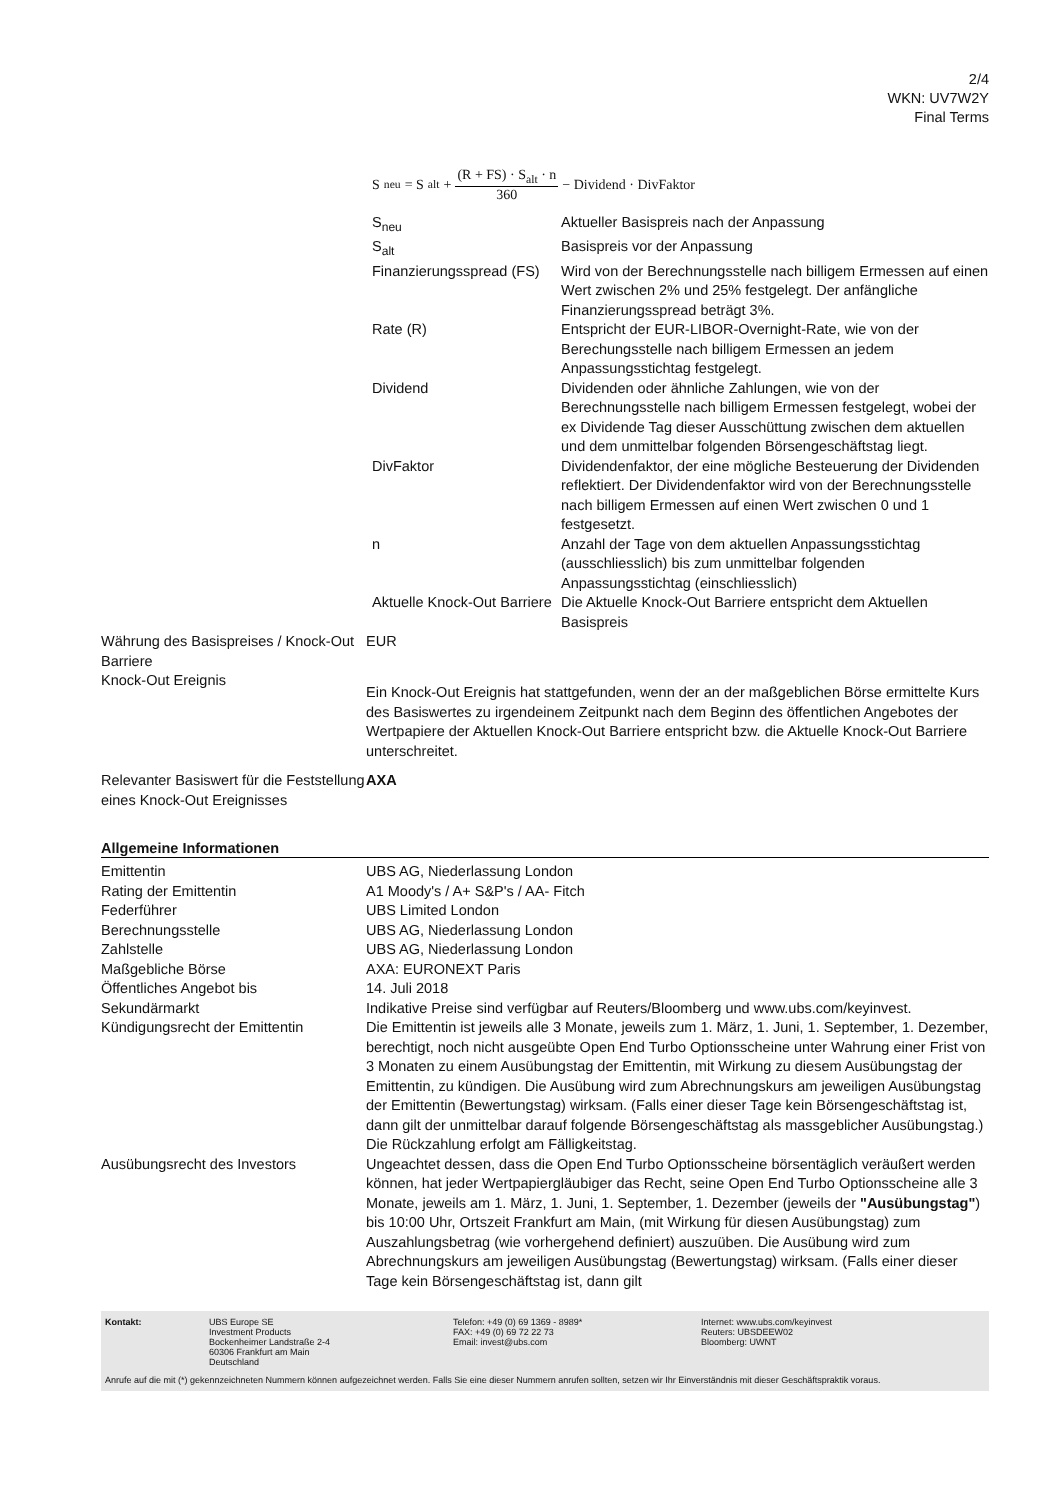2/4
WKN: UV7W2Y
Final Terms
S<sub>neu</sub> = S<sub>alt</sub> + (R + FS) · S<sub>alt</sub> · n 360 − Dividend · DivFaktor
| S<sub>neu</sub> | Aktueller Basispreis nach der Anpassung |
| S<sub>alt</sub> | Basispreis vor der Anpassung |
| Finanzierungsspread (FS) | Wird von der Berechnungsstelle nach billigem Ermessen auf einen Wert zwischen 2% und 25% festgelegt. Der anfängliche Finanzierungsspread beträgt 3%. |
| Rate (R) | Entspricht der EUR-LIBOR-Overnight-Rate, wie von der Berechungsstelle nach billigem Ermessen an jedem Anpassungsstichtag festgelegt. |
| Dividend | Dividenden oder ähnliche Zahlungen, wie von der Berechnungsstelle nach billigem Ermessen festgelegt, wobei der ex Dividende Tag dieser Ausschüttung zwischen dem aktuellen und dem unmittelbar folgenden Börsengeschäftstag liegt. |
| DivFaktor | Dividendenfaktor, der eine mögliche Besteuerung der Dividenden reflektiert. Der Dividendenfaktor wird von der Berechnungsstelle nach billigem Ermessen auf einen Wert zwischen 0 und 1 festgesetzt. |
| n | Anzahl der Tage von dem aktuellen Anpassungsstichtag (ausschliesslich) bis zum unmittelbar folgenden Anpassungsstichtag (einschliesslich) |
| Aktuelle Knock-Out Barriere | Die Aktuelle Knock-Out Barriere entspricht dem Aktuellen Basispreis |
| Währung des Basispreises / Knock-Out Barriere | EUR |
| Knock-Out Ereignis | Ein Knock-Out Ereignis hat stattgefunden, wenn der an der maßgeblichen Börse ermittelte Kurs des Basiswertes zu irgendeinem Zeitpunkt nach dem Beginn des öffentlichen Angebotes der Wertpapiere der Aktuellen Knock-Out Barriere entspricht bzw. die Aktuelle Knock-Out Barriere unterschreitet. |
| Relevanter Basiswert für die Feststellung eines Knock-Out Ereignisses | AXA |
Allgemeine Informationen
| Emittentin | UBS AG, Niederlassung London |
| Rating der Emittentin | A1 Moody's / A+ S&P's / AA- Fitch |
| Federführer | UBS Limited London |
| Berechnungsstelle | UBS AG, Niederlassung London |
| Zahlstelle | UBS AG, Niederlassung London |
| Maßgebliche Börse | AXA: EURONEXT Paris |
| Öffentliches Angebot bis | 14. Juli 2018 |
| Sekundärmarkt | Indikative Preise sind verfügbar auf Reuters/Bloomberg und www.ubs.com/keyinvest. |
| Kündigungsrecht der Emittentin | Die Emittentin ist jeweils alle 3 Monate, jeweils zum 1. März, 1. Juni, 1. September, 1. Dezember, berechtigt, noch nicht ausgeübte Open End Turbo Optionsscheine unter Wahrung einer Frist von 3 Monaten zu einem Ausübungstag der Emittentin, mit Wirkung zu diesem Ausübungstag der Emittentin, zu kündigen. Die Ausübung wird zum Abrechnungskurs am jeweiligen Ausübungstag der Emittentin (Bewertungstag) wirksam. (Falls einer dieser Tage kein Börsengeschäftstag ist, dann gilt der unmittelbar darauf folgende Börsengeschäftstag als massgeblicher Ausübungstag.) Die Rückzahlung erfolgt am Fälligkeitstag. |
| Ausübungsrecht des Investors | Ungeachtet dessen, dass die Open End Turbo Optionsscheine börsentäglich veräußert werden können, hat jeder Wertpapiergläubiger das Recht, seine Open End Turbo Optionsscheine alle 3 Monate, jeweils am 1. März, 1. Juni, 1. September, 1. Dezember (jeweils der "Ausübungstag" ) bis 10:00 Uhr, Ortszeit Frankfurt am Main, (mit Wirkung für diesen Ausübungstag) zum Auszahlungsbetrag (wie vorhergehend definiert) auszuüben. Die Ausübung wird zum Abrechnungskurs am jeweiligen Ausübungstag (Bewertungstag) wirksam. (Falls einer dieser Tage kein Börsengeschäftstag ist, dann gilt |
Kontakt: UBS Europe SE
Investment Products
Bockenheimer Landstraße 2-4
60306 Frankfurt am Main
Deutschland
Telefon: +49 (0) 69 1369 - 8989*
FAX: +49 (0) 69 72 22 73
Email: invest@ubs.com
Internet: www.ubs.com/keyinvest
Reuters: UBSDEEW02
Bloomberg: UWNT
Anrufe auf die mit (*) gekennzeichneten Nummern können aufgezeichnet werden. Falls Sie eine dieser Nummern anrufen sollten, setzen wir Ihr Einverständnis mit dieser Geschäftspraktik voraus.